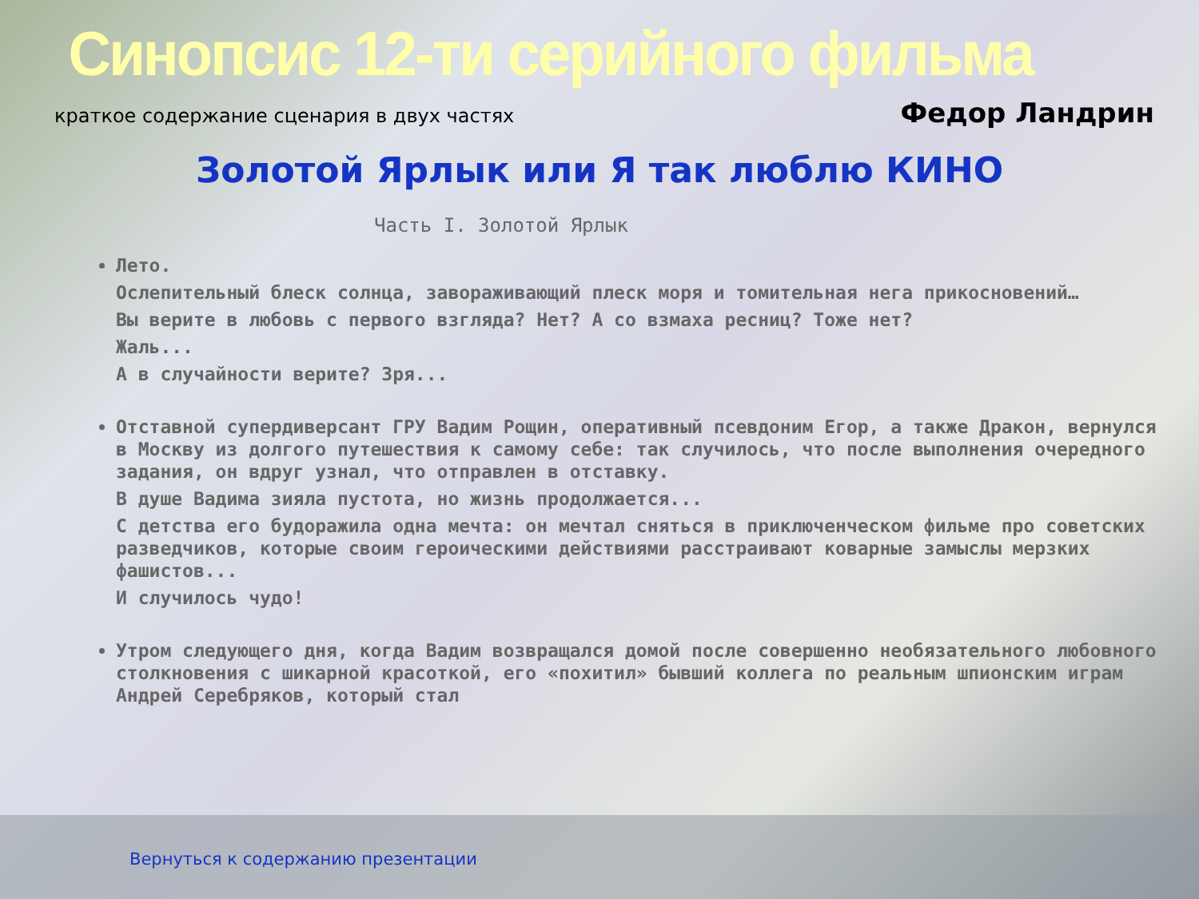Синопсис 12-ти серийного фильма
краткое содержание сценария в двух частях Федор Ландрин
Золотой Ярлык или Я так люблю КИНО
Часть I. Золотой Ярлык
Лето.
Ослепительный блеск солнца, завораживающий плеск моря и томительная нега прикосновений…
Вы верите в любовь с первого взгляда? Нет? А со взмаха ресниц? Тоже нет?
Жаль...
А в случайности верите? Зря...
Отставной супердиверсант ГРУ Вадим Рощин, оперативный псевдоним Егор, а также Дракон, вернулся в Москву из долгого путешествия к самому себе: так случилось, что после выполнения очередного задания, он вдруг узнал, что отправлен в отставку.
В душе Вадима зияла пустота, но жизнь продолжается...
С детства его будоражила одна мечта: он мечтал сняться в приключенческом фильме про советских разведчиков, которые своим героическими действиями расстраивают коварные замыслы мерзких фашистов...
И случилось чудо!
Утром следующего дня, когда Вадим возвращался домой после совершенно необязательного любовного столкновения с шикарной красоткой, его «похитил» бывший коллега по реальным шпионским играм Андрей Серебряков, который стал
Вернуться к содержанию презентации